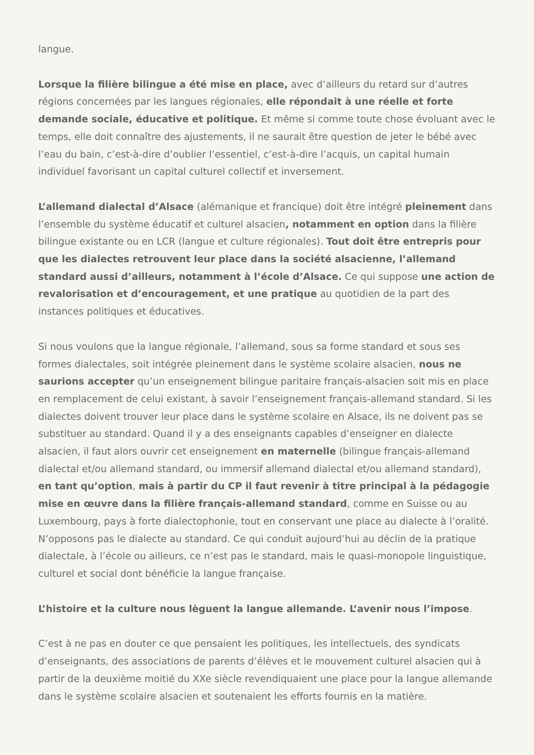langue.
Lorsque la filière bilingue a été mise en place, avec d’ailleurs du retard sur d’autres régions concernées par les langues régionales, elle répondait à une réelle et forte demande sociale, éducative et politique. Et même si comme toute chose évoluant avec le temps, elle doit connaître des ajustements, il ne saurait être question de jeter le bébé avec l’eau du bain, c’est-à-dire d’oublier l’essentiel, c’est-à-dire l’acquis, un capital humain individuel favorisant un capital culturel collectif et inversement.
L’allemand dialectal d’Alsace (alémanique et francique) doit être intégré pleinement dans l’ensemble du système éducatif et culturel alsacien, notamment en option dans la filière bilingue existante ou en LCR (langue et culture régionales). Tout doit être entrepris pour que les dialectes retrouvent leur place dans la société alsacienne, l’allemand standard aussi d’ailleurs, notamment à l’école d’Alsace. Ce qui suppose une action de revalorisation et d’encouragement, et une pratique au quotidien de la part des instances politiques et éducatives.
Si nous voulons que la langue régionale, l’allemand, sous sa forme standard et sous ses formes dialectales, soit intégrée pleinement dans le système scolaire alsacien, nous ne saurions accepter qu’un enseignement bilingue paritaire français-alsacien soit mis en place en remplacement de celui existant, à savoir l’enseignement français-allemand standard. Si les dialectes doivent trouver leur place dans le système scolaire en Alsace, ils ne doivent pas se substituer au standard. Quand il y a des enseignants capables d’enseigner en dialecte alsacien, il faut alors ouvrir cet enseignement en maternelle (bilingue français-allemand dialectal et/ou allemand standard, ou immersif allemand dialectal et/ou allemand standard), en tant qu’option, mais à partir du CP il faut revenir à titre principal à la pédagogie mise en œuvre dans la filière français-allemand standard, comme en Suisse ou au Luxembourg, pays à forte dialectophonie, tout en conservant une place au dialecte à l’oralité. N’opposons pas le dialecte au standard. Ce qui conduit aujourd’hui au déclin de la pratique dialectale, à l’école ou ailleurs, ce n’est pas le standard, mais le quasi-monopole linguistique, culturel et social dont bénéficie la langue française.
L’histoire et la culture nous lèguent la langue allemande. L’avenir nous l’impose.
C’est à ne pas en douter ce que pensaient les politiques, les intellectuels, des syndicats d’enseignants, des associations de parents d’élèves et le mouvement culturel alsacien qui à partir de la deuxième moitié du XXe siècle revendiquaient une place pour la langue allemande dans le système scolaire alsacien et soutenaient les efforts fournis en la matière.